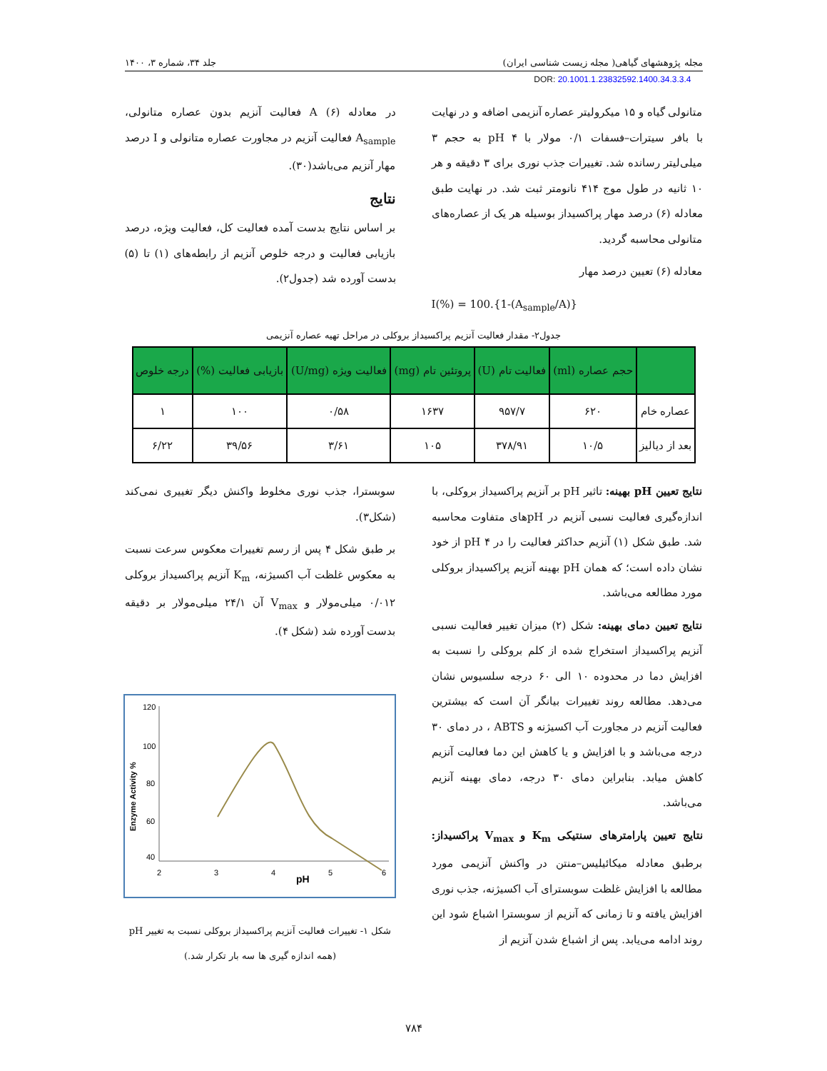مجله پژوهشهای گیاهی( مجله زیست شناسی ایران) جلد ۳۴، شماره ۳، ۱۴۰۰
DOR: 20.1001.1.23832592.1400.34.3.3.4
متانولی گیاه و ۱۵ میکرولیتر عصاره آنزیمی اضافه و در نهایت با بافر سیترات–فسفات ۰/۱ مولار با pH ۴ به حجم ۳ میلی‌لیتر رسانده شد. تغییرات جذب نوری برای ۳ دقیقه و هر ۱۰ ثانیه در طول موج ۴۱۴ نانومتر ثبت شد. در نهایت طبق معادله (۶) درصد مهار پراکسیداز بوسیله هر یک از عصاره‌های متانولی محاسبه گردید.
معادله (۶) تعیین درصد مهار
I(%) = 100.{1-(A<sub>sample</sub>/A)}
در معادله (۶) A فعالیت آنزیم بدون عصاره متانولی، A<sub>sample</sub> فعالیت آنزیم در مجاورت عصاره متانولی و I درصد مهار آنزیم می‌باشد(۳۰).
نتایج
بر اساس نتایج بدست آمده فعالیت کل، فعالیت ویژه، درصد بازیابی فعالیت و درجه خلوص آنزیم از رابطه‌های (۱) تا (۵) بدست آورده شد (جدول۲).
جدول۲- مقدار فعالیت آنزیم پراکسیداز بروکلی در مراحل تهیه عصاره آنزیمی
| | حجم عصاره (ml) | فعالیت تام (U) | پروتئین تام (mg) | فعالیت ویژه (U/mg) | بازیابی فعالیت (%) | درجه خلوص |
| --- | --- | --- | --- | --- | --- | --- |
| عصاره خام | ۶۲۰ | ۹۵۷/۷ | ۱۶۳۷ | ۰/۵۸ | ۱۰۰ | ۱ |
| بعد از دیالیز | ۱۰/۵ | ۳۷۸/۹۱ | ۱۰۵ | ۳/۶۱ | ۳۹/۵۶ | ۶/۲۲ |
نتایج تعیین pH بهینه: تاثیر pH بر آنزیم پراکسیداز بروکلی، با اندازه‌گیری فعالیت نسبی آنزیم در pHهای متفاوت محاسبه شد. طبق شکل (۱) آنزیم حداکثر فعالیت را در pH ۴ از خود نشان داده است؛ که همان pH بهینه آنزیم پراکسیداز بروکلی مورد مطالعه می‌باشد.
نتایج تعیین دمای بهینه: شکل (۲) میزان تغییر فعالیت نسبی آنزیم پراکسیداز استخراج شده از کلم بروکلی را نسبت به افزایش دما در محدوده ۱۰ الی ۶۰ درجه سلسیوس نشان می‌دهد. مطالعه روند تغییرات بیانگر آن است که بیشترین فعالیت آنزیم در مجاورت آب اکسیژنه و ABTS ، در دمای ۳۰ درجه می‌باشد و با افزایش و یا کاهش این دما فعالیت آنزیم کاهش میابد. بنابراین دمای ۳۰ درجه، دمای بهینه آنزیم می‌باشد.
نتایج تعیین پارامترهای سنتیکی K<sub>m</sub> و V<sub>max</sub> پراکسیداز: برطبق معادله میکائیلیس–منتن در واکنش آنزیمی مورد مطالعه با افزایش غلظت سوبسترای آب اکسیژنه، جذب نوری افزایش یافته و تا زمانی که آنزیم از سوبسترا اشباع شود این روند ادامه می‌یابد. پس از اشباع شدن آنزیم از
سوبسترا، جذب نوری مخلوط واکنش دیگر تغییری نمی‌کند (شکل۳).
بر طبق شکل ۴ پس از رسم تغییرات معکوس سرعت نسبت به معکوس غلظت آب اکسیژنه، K<sub>m</sub> آنزیم پراکسیداز بروکلی ۰/۰۱۲ میلی‌مولار و V<sub>max</sub> آن ۲۴/۱ میلی‌مولار بر دقیقه بدست آورده شد (شکل ۴).
120
100
80
60
40
2
3
4
5
6
pH
Enzyme Activity %
شکل ۱- تغییرات فعالیت آنزیم پراکسیداز بروکلی نسبت به تغییر pH
(همه اندازه گیری ها سه بار تکرار شد.)
۷۸۴